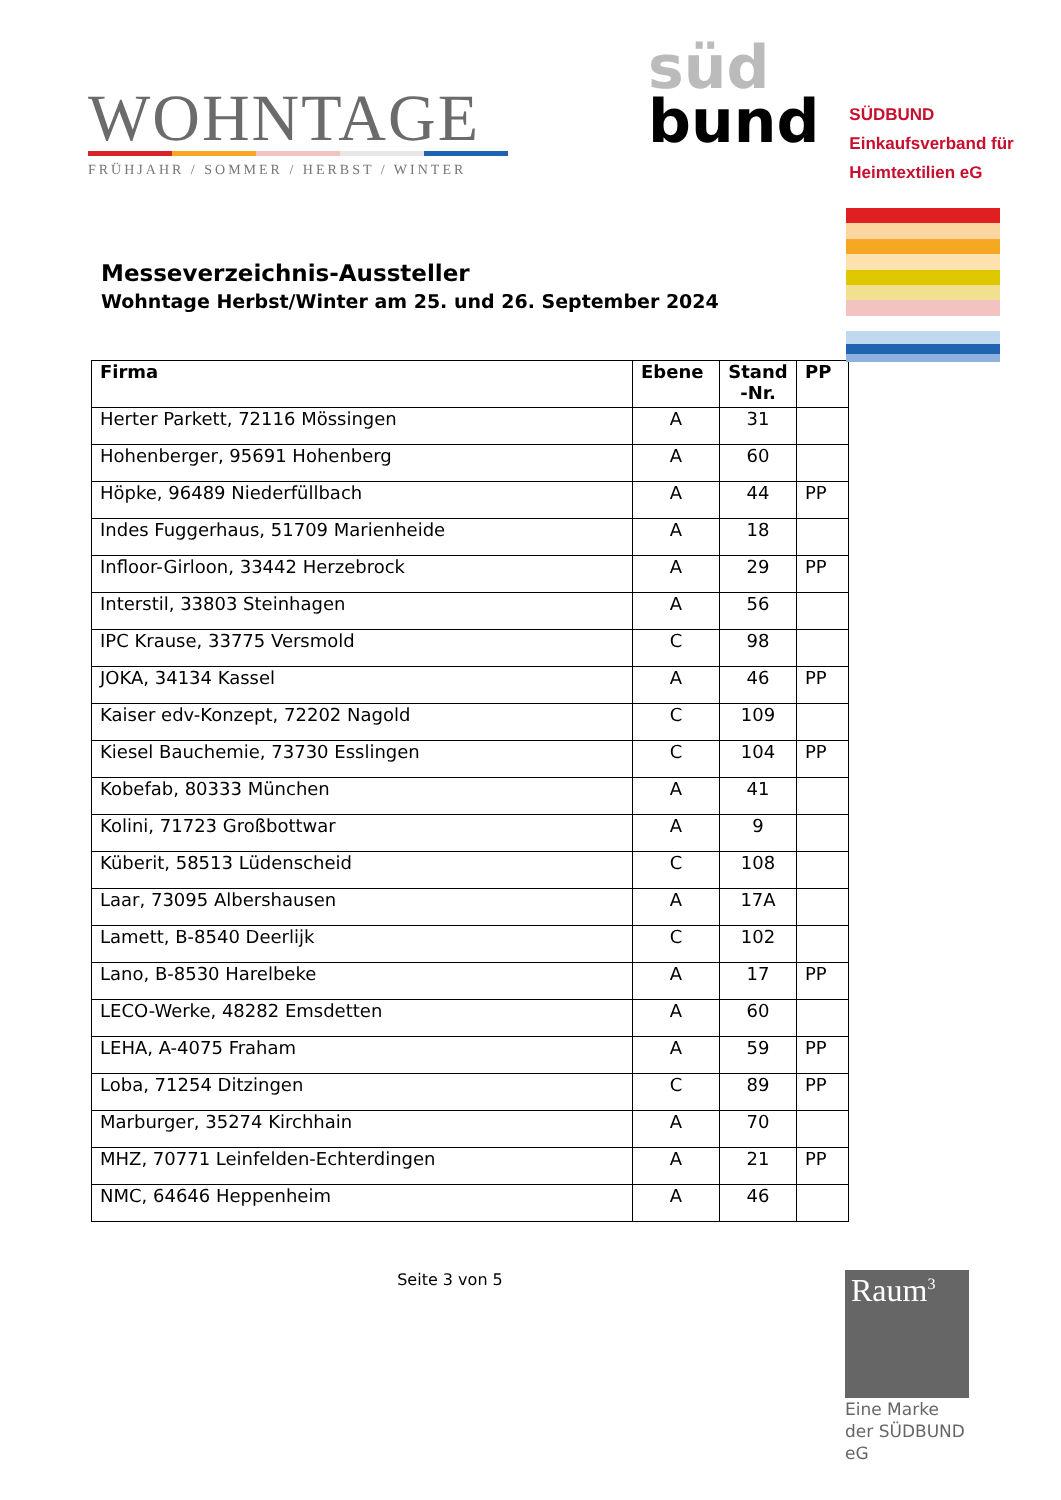WOHNTAGE
FRÜHJAHR / SOMMER / HERBST / WINTER
süd
bund
SÜDBUND
Einkaufsverband für
Heimtextilien eG
Messeverzeichnis-Aussteller
Wohntage Herbst/Winter am 25. und 26. September 2024
| Firma | Ebene | Stand -Nr. | PP |
| --- | --- | --- | --- |
| Herter Parkett, 72116 Mössingen | A | 31 | |
| Hohenberger, 95691 Hohenberg | A | 60 | |
| Höpke, 96489 Niederfüllbach | A | 44 | PP |
| Indes Fuggerhaus, 51709 Marienheide | A | 18 | |
| Infloor-Girloon, 33442 Herzebrock | A | 29 | PP |
| Interstil, 33803 Steinhagen | A | 56 | |
| IPC Krause, 33775 Versmold | C | 98 | |
| JOKA, 34134 Kassel | A | 46 | PP |
| Kaiser edv-Konzept, 72202 Nagold | C | 109 | |
| Kiesel Bauchemie, 73730 Esslingen | C | 104 | PP |
| Kobefab, 80333 München | A | 41 | |
| Kolini, 71723 Großbottwar | A | 9 | |
| Küberit, 58513 Lüdenscheid | C | 108 | |
| Laar, 73095 Albershausen | A | 17A | |
| Lamett, B-8540 Deerlijk | C | 102 | |
| Lano, B-8530 Harelbeke | A | 17 | PP |
| LECO-Werke, 48282 Emsdetten | A | 60 | |
| LEHA, A-4075 Fraham | A | 59 | PP |
| Loba, 71254 Ditzingen | C | 89 | PP |
| Marburger, 35274 Kirchhain | A | 70 | |
| MHZ, 70771 Leinfelden-Echterdingen | A | 21 | PP |
| NMC, 64646 Heppenheim | A | 46 | |
Seite 3 von 5
Raum<sup>3</sup>
Eine Marke der SÜDBUND eG